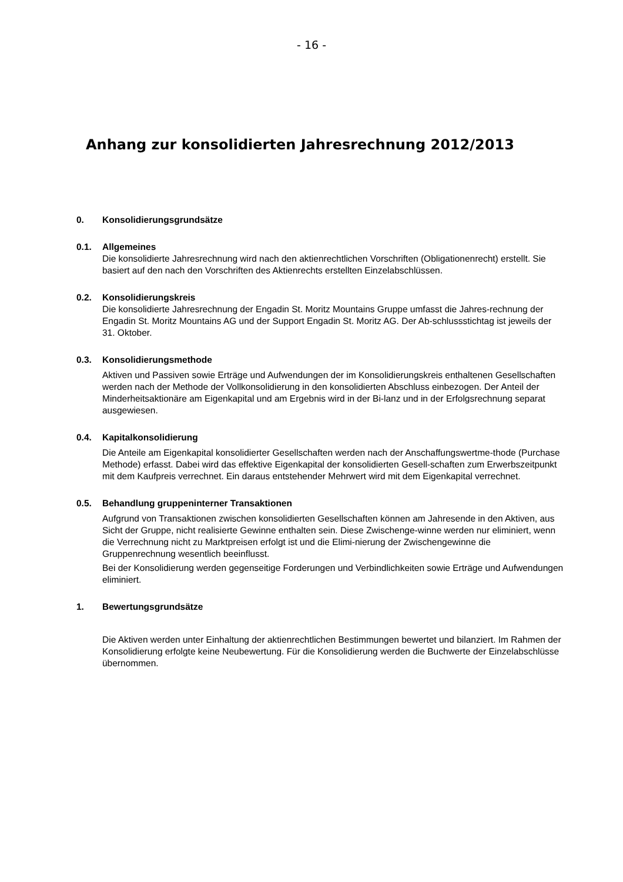- 16 -
Anhang zur konsolidierten Jahresrechnung 2012/2013
0. Konsolidierungsgrundsätze
0.1. Allgemeines
Die konsolidierte Jahresrechnung wird nach den aktienrechtlichen Vorschriften (Obligationenrecht) erstellt. Sie basiert auf den nach den Vorschriften des Aktienrechts erstellten Einzelabschlüssen.
0.2. Konsolidierungskreis
Die konsolidierte Jahresrechnung der Engadin St. Moritz Mountains Gruppe umfasst die Jahres-rechnung der Engadin St. Moritz Mountains AG und der Support Engadin St. Moritz AG. Der Ab-schlussstichtag ist jeweils der 31. Oktober.
0.3. Konsolidierungsmethode
Aktiven und Passiven sowie Erträge und Aufwendungen der im Konsolidierungskreis enthaltenen Gesellschaften werden nach der Methode der Vollkonsolidierung in den konsolidierten Abschluss einbezogen. Der Anteil der Minderheitsaktionäre am Eigenkapital und am Ergebnis wird in der Bi-lanz und in der Erfolgsrechnung separat ausgewiesen.
0.4. Kapitalkonsolidierung
Die Anteile am Eigenkapital konsolidierter Gesellschaften werden nach der Anschaffungswertme-thode (Purchase Methode) erfasst. Dabei wird das effektive Eigenkapital der konsolidierten Gesell-schaften zum Erwerbszeitpunkt mit dem Kaufpreis verrechnet. Ein daraus entstehender Mehrwert wird mit dem Eigenkapital verrechnet.
0.5. Behandlung gruppeninterner Transaktionen
Aufgrund von Transaktionen zwischen konsolidierten Gesellschaften können am Jahresende in den Aktiven, aus Sicht der Gruppe, nicht realisierte Gewinne enthalten sein. Diese Zwischenge-winne werden nur eliminiert, wenn die Verrechnung nicht zu Marktpreisen erfolgt ist und die Elimi-nierung der Zwischengewinne die Gruppenrechnung wesentlich beeinflusst.
Bei der Konsolidierung werden gegenseitige Forderungen und Verbindlichkeiten sowie Erträge und Aufwendungen eliminiert.
1. Bewertungsgrundsätze
Die Aktiven werden unter Einhaltung der aktienrechtlichen Bestimmungen bewertet und bilanziert. Im Rahmen der Konsolidierung erfolgte keine Neubewertung. Für die Konsolidierung werden die Buchwerte der Einzelabschlüsse übernommen.